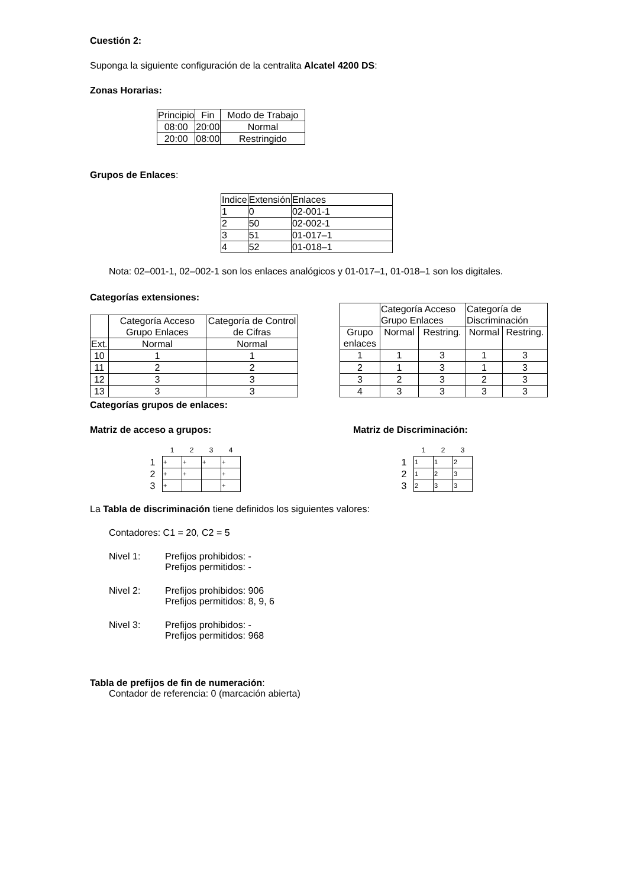Cuestión 2:
Suponga la siguiente configuración de la centralita Alcatel 4200 DS:
Zonas Horarias:
| Principio | Fin | Modo de Trabajo |
| --- | --- | --- |
| 08:00 | 20:00 | Normal |
| 20:00 | 08:00 | Restringido |
Grupos de Enlaces:
| Indice | Extensión | Enlaces |
| --- | --- | --- |
| 1 | 0 | 02-001-1 |
| 2 | 50 | 02-002-1 |
| 3 | 51 | 01-017–1 |
| 4 | 52 | 01-018–1 |
Nota: 02–001-1, 02–002-1 son los enlaces analógicos y 01-017–1, 01-018–1 son los digitales.
Categorías extensiones:
| | Categoría Acceso Grupo Enlaces | Categoría de Control de Cifras |
| Ext. | Normal | Normal |
| 10 | 1 | 1 |
| 11 | 2 | 2 |
| 12 | 3 | 3 |
| 13 | 3 | 3 |
| | Categoría Acceso Grupo Enlaces | | Categoría de Discriminación | |
| Grupo enlaces | Normal | Restring. | Normal | Restring. |
| 1 | 1 | 3 | 1 | 3 |
| 2 | 1 | 3 | 1 | 3 |
| 3 | 2 | 3 | 2 | 3 |
| 4 | 3 | 3 | 3 | 3 |
Categorías grupos de enlaces:
Matriz de acceso a grupos: Matriz de Discriminación:
| | 1 | 2 | 3 | 4 |
| 1 | + | + | + | + |
| 2 | + | + | | + |
| 3 | + | | | + |
| | 1 | 2 | 3 |
| 1 | 1 | 1 | 2 |
| 2 | 1 | 2 | 3 |
| 3 | 2 | 3 | 3 |
La Tabla de discriminación tiene definidos los siguientes valores:
Contadores: C1 = 20, C2 = 5
Nivel 1: Prefijos prohibidos: -
Prefijos permitidos: -
Nivel 2: Prefijos prohibidos: 906
Prefijos permitidos: 8, 9, 6
Nivel 3: Prefijos prohibidos: -
Prefijos permitidos: 968
Tabla de prefijos de fin de numeración:
Contador de referencia: 0 (marcación abierta)